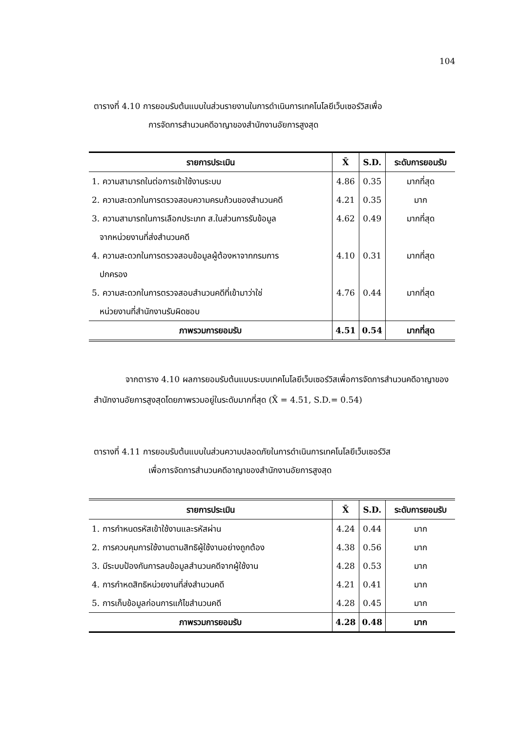104
ตารางที่ 4.10 การยอมรับต้นแบบในส่วนรายงานในการดำเนินการเทคโนโลยีเว็บเซอร์วิสเพื่อ
การจัดการสำนวนคดีอาญาของสำนักงานอัยการสูงสุด
| รายการประเมิน | X̄ | S.D. | ระดับการยอมรับ |
| --- | --- | --- | --- |
| 1. ความสามารถในต่อการเข้าใช้งานระบบ | 4.86 | 0.35 | มากที่สุด |
| 2. ความสะดวกในการตรวจสอบความครบถ้วนของสำนวนคดี | 4.21 | 0.35 | มาก |
| 3. ความสามารถในการเลือกประเภท ส.ในส่วนการรับข้อมูล จากหน่วยงานที่ส่งสำนวนคดี | 4.62 | 0.49 | มากที่สุด |
| 4. ความสะดวกในการตรวจสอบข้อมูลผู้ต้องหาจากกรมการ ปกครอง | 4.10 | 0.31 | มากที่สุด |
| 5. ความสะดวกในการตรวจสอบสำนวนคดีที่เข้ามาว่าใช่ หน่วยงานที่สำนักงานรับผิดชอบ | 4.76 | 0.44 | มากที่สุด |
| ภาพรวมการยอมรับ | 4.51 | 0.54 | มากที่สุด |
จากตาราง 4.10 ผลการยอมรับต้นแบบระบบเทคโนโลยีเว็บเซอร์วิสเพื่อการจัดการสำนวนคดีอาญาของสำนักงานอัยการสูงสุดโดยภาพรวมอยู่ในระดับมากที่สุด (X̄ = 4.51, S.D.= 0.54)
ตารางที่ 4.11 การยอมรับต้นแบบในส่วนความปลอดภัยในการดำเนินการเทคโนโลยีเว็บเซอร์วิส
เพื่อการจัดการสำนวนคดีอาญาของสำนักงานอัยการสูงสุด
| รายการประเมิน | X̄ | S.D. | ระดับการยอมรับ |
| --- | --- | --- | --- |
| 1. การกำหนดรหัสเข้าใช้งานและรหัสผ่าน | 4.24 | 0.44 | มาก |
| 2. การควบคุมการใช้งานตามสิทธิผู้ใช้งานอย่างถูกต้อง | 4.38 | 0.56 | มาก |
| 3. มีระบบป้องกันการลบข้อมูลสำนวนคดีจากผู้ใช้งาน | 4.28 | 0.53 | มาก |
| 4. การกำหดสิทธิหน่วยงานที่ส่งสำนวนคดี | 4.21 | 0.41 | มาก |
| 5. การเก็บข้อมูลก่อนการแก้ไขสำนวนคดี | 4.28 | 0.45 | มาก |
| ภาพรวมการยอมรับ | 4.28 | 0.48 | มาก |